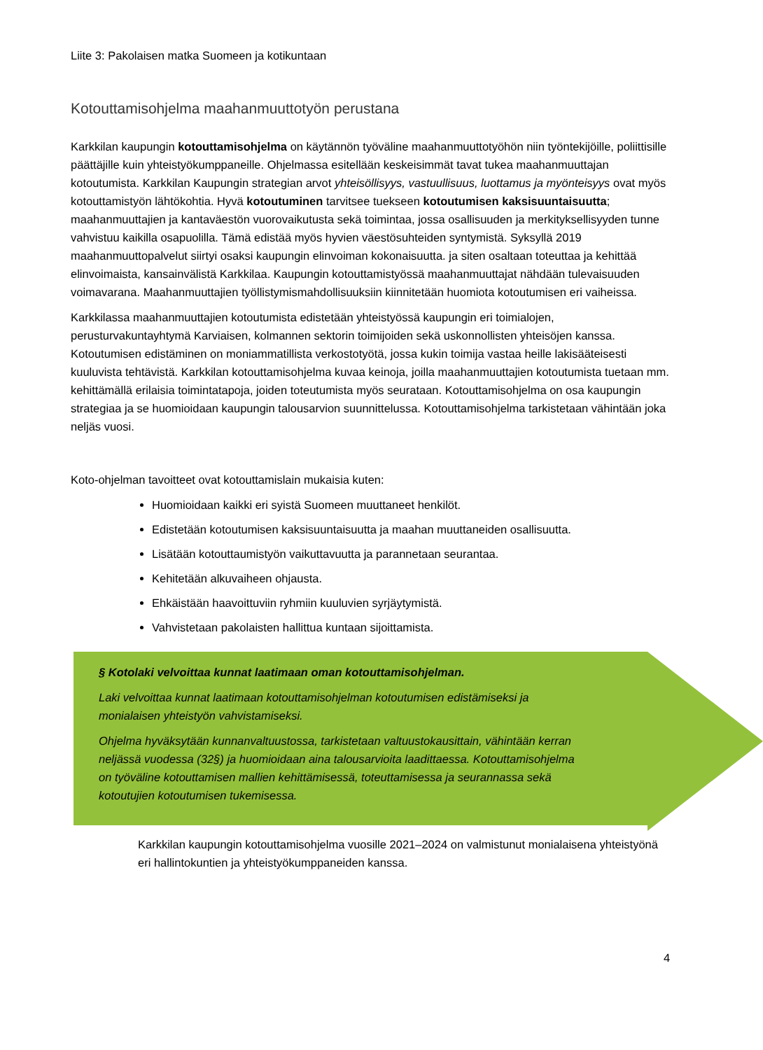Liite 3: Pakolaisen matka Suomeen ja kotikuntaan
Kotouttamisohjelma maahanmuuttotyön perustana
Karkkilan kaupungin kotouttamisohjelma on käytännön työväline maahanmuuttotyöhön niin työntekijöille, poliittisille päättäjille kuin yhteistyökumppaneille. Ohjelmassa esitellään keskeisimmät tavat tukea maahanmuuttajan kotoutumista. Karkkilan Kaupungin strategian arvot yhteisöllisyys, vastuullisuus, luottamus ja myönteisyys ovat myös kotouttamistyön lähtökohtia. Hyvä kotoutuminen tarvitsee tuekseen kotoutumisen kaksisuuntaisuutta; maahanmuuttajien ja kantaväestön vuorovaikutusta sekä toimintaa, jossa osallisuuden ja merkityksellisyyden tunne vahvistuu kaikilla osapuolilla. Tämä edistää myös hyvien väestösuhteiden syntymistä. Syksyllä 2019 maahanmuuttopalvelut siirtyi osaksi kaupungin elinvoiman kokonaisuutta. ja siten osaltaan toteuttaa ja kehittää elinvoimaista, kansainvälistä Karkkilaa. Kaupungin kotouttamistyössä maahanmuuttajat nähdään tulevaisuuden voimavarana. Maahanmuuttajien työllistymismahdollisuuksiin kiinnitetään huomiota kotoutumisen eri vaiheissa.
Karkkilassa maahanmuuttajien kotoutumista edistetään yhteistyössä kaupungin eri toimialojen, perusturvakuntayhtymä Karviaisen, kolmannen sektorin toimijoiden sekä uskonnollisten yhteisöjen kanssa. Kotoutumisen edistäminen on moniammatillista verkostotyötä, jossa kukin toimija vastaa heille lakisääteisesti kuuluvista tehtävistä. Karkkilan kotouttamisohjelma kuvaa keinoja, joilla maahanmuuttajien kotoutumista tuetaan mm. kehittämällä erilaisia toimintatapoja, joiden toteutumista myös seurataan. Kotouttamisohjelma on osa kaupungin strategiaa ja se huomioidaan kaupungin talousarvion suunnittelussa. Kotouttamisohjelma tarkistetaan vähintään joka neljäs vuosi.
Koto-ohjelman tavoitteet ovat kotouttamislain mukaisia kuten:
Huomioidaan kaikki eri syistä Suomeen muuttaneet henkilöt.
Edistetään kotoutumisen kaksisuuntaisuutta ja maahan muuttaneiden osallisuutta.
Lisätään kotouttaumistyön vaikuttavuutta ja parannetaan seurantaa.
Kehitetään alkuvaiheen ohjausta.
Ehkäistään haavoittuviin ryhmiin kuuluvien syrjäytymistä.
Vahvistetaan pakolaisten hallittua kuntaan sijoittamista.
§ Kotolaki velvoittaa kunnat laatimaan oman kotouttamisohjelman.
Laki velvoittaa kunnat laatimaan kotouttamisohjelman kotoutumisen edistämiseksi ja monialaisen yhteistyön vahvistamiseksi.
Ohjelma hyväksytään kunnanvaltuustossa, tarkistetaan valtuustokausittain, vähintään kerran neljässä vuodessa (32§) ja huomioidaan aina talousarvioita laadittaessa. Kotouttamisohjelma on työväline kotouttamisen mallien kehittämisessä, toteuttamisessa ja seurannassa sekä kotoutujien kotoutumisen tukemisessa.
Karkkilan kaupungin kotouttamisohjelma vuosille 2021–2024 on valmistunut monialaisena yhteistyönä eri hallintokuntien ja yhteistyökumppaneiden kanssa.
4